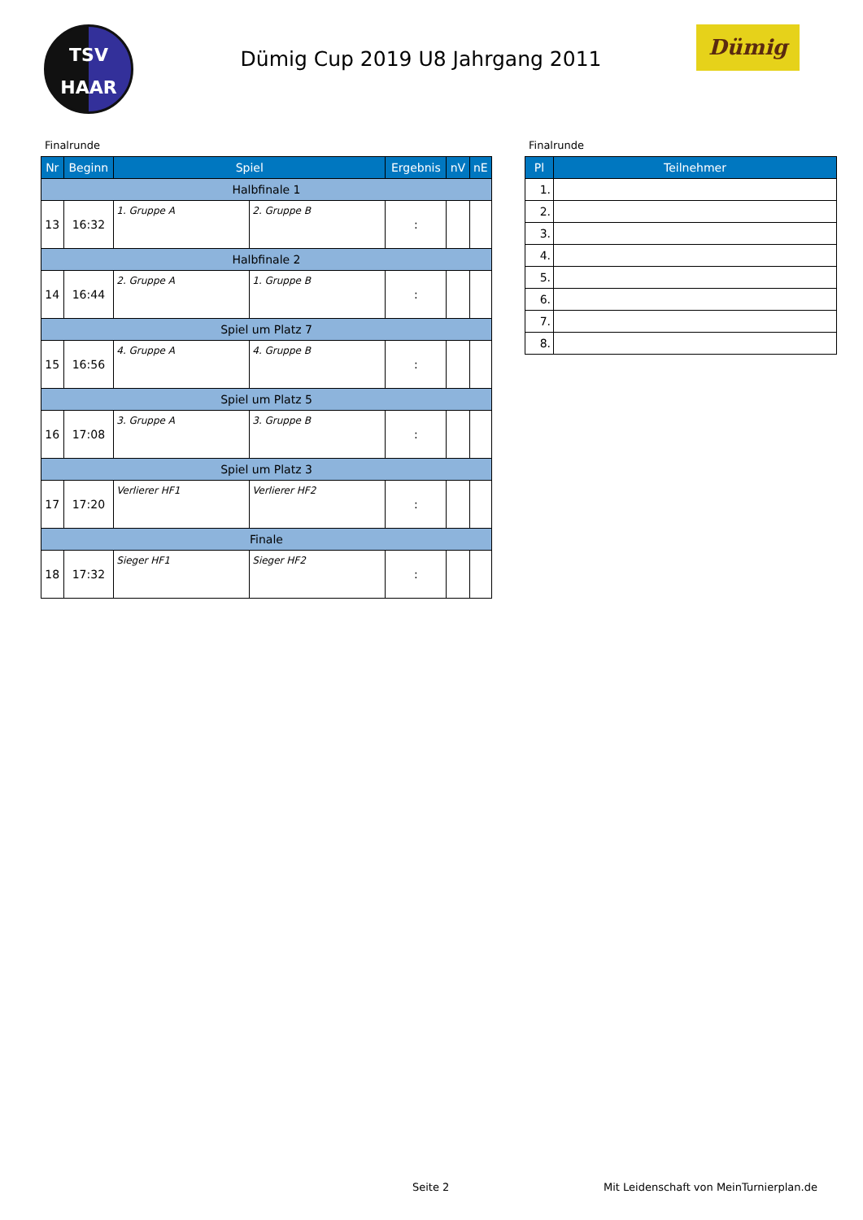TSV
HAAR
Dümig Cup 2019 U8 Jahrgang 2011
Dümig
Finalrunde
| Nr | Beginn | Spiel | | Ergebnis | nV | nE |
| --- | --- | --- | --- | --- | --- | --- |
| Halbfinale 1 | | | | | | |
| 13 | 16:32 | 1. Gruppe A | 2. Gruppe B | : | | |
| Halbfinale 2 | | | | | | |
| 14 | 16:44 | 2. Gruppe A | 1. Gruppe B | : | | |
| Spiel um Platz 7 | | | | | | |
| 15 | 16:56 | 4. Gruppe A | 4. Gruppe B | : | | |
| Spiel um Platz 5 | | | | | | |
| 16 | 17:08 | 3. Gruppe A | 3. Gruppe B | : | | |
| Spiel um Platz 3 | | | | | | |
| 17 | 17:20 | Verlierer HF1 | Verlierer HF2 | : | | |
| Finale | | | | | | |
| 18 | 17:32 | Sieger HF1 | Sieger HF2 | : | | |
Finalrunde
| Pl | Teilnehmer |
| --- | --- |
| 1. | |
| 2. | |
| 3. | |
| 4. | |
| 5. | |
| 6. | |
| 7. | |
| 8. | |
Seite 2 Mit Leidenschaft von MeinTurnierplan.de